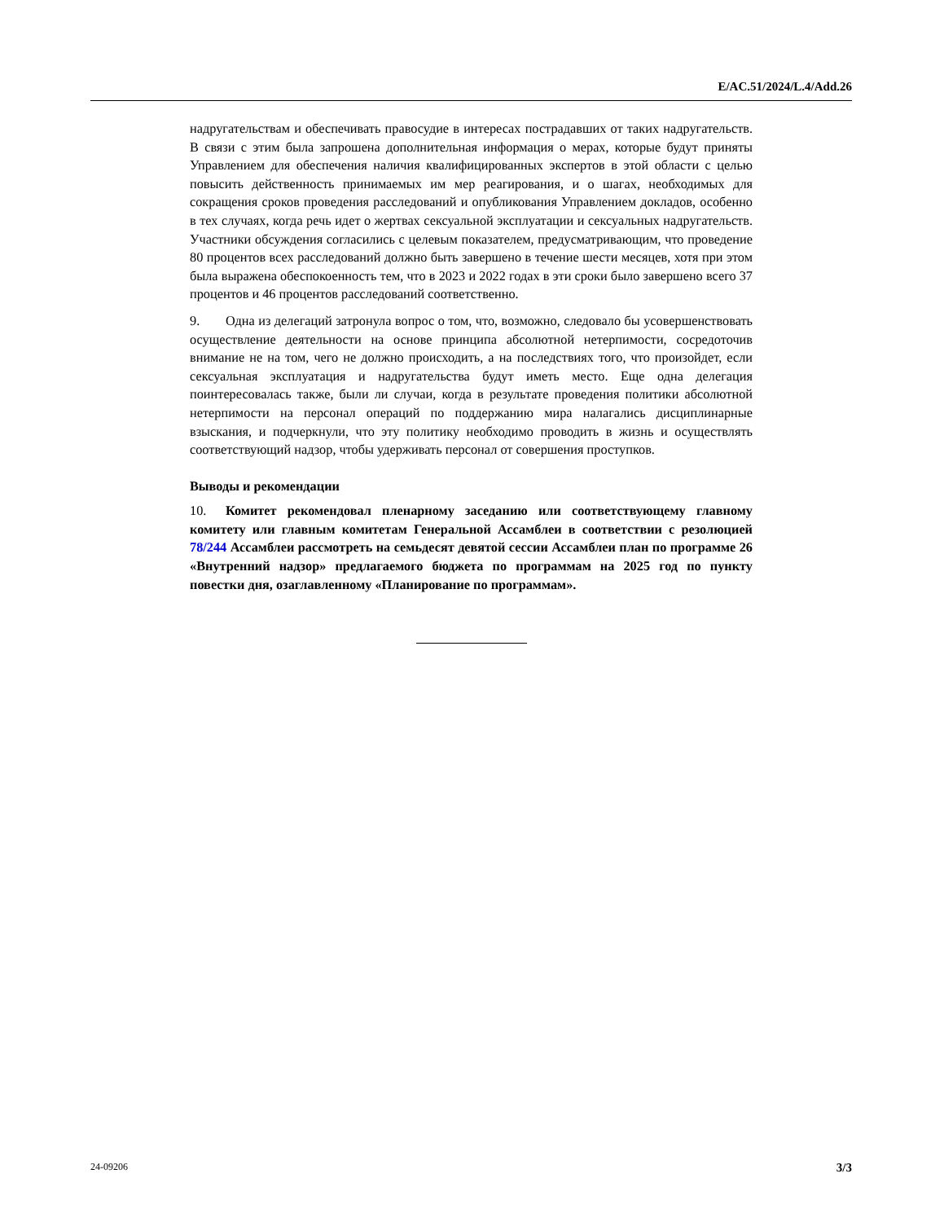E/AC.51/2024/L.4/Add.26
надругательствам и обеспечивать правосудие в интересах пострадавших от таких надругательств. В связи с этим была запрошена дополнительная информация о мерах, которые будут приняты Управлением для обеспечения наличия квалифицированных экспертов в этой области с целью повысить действенность принимаемых им мер реагирования, и о шагах, необходимых для сокращения сроков проведения расследований и опубликования Управлением докладов, особенно в тех случаях, когда речь идет о жертвах сексуальной эксплуатации и сексуальных надругательств. Участники обсуждения согласились с целевым показателем, предусматривающим, что проведение 80 процентов всех расследований должно быть завершено в течение шести месяцев, хотя при этом была выражена обеспокоенность тем, что в 2023 и 2022 годах в эти сроки было завершено всего 37 процентов и 46 процентов расследований соответственно.
9. Одна из делегаций затронула вопрос о том, что, возможно, следовало бы усовершенствовать осуществление деятельности на основе принципа абсолютной нетерпимости, сосредоточив внимание не на том, чего не должно происходить, а на последствиях того, что произойдет, если сексуальная эксплуатация и надругательства будут иметь место. Еще одна делегация поинтересовалась также, были ли случаи, когда в результате проведения политики абсолютной нетерпимости на персонал операций по поддержанию мира налагались дисциплинарные взыскания, и подчеркнули, что эту политику необходимо проводить в жизнь и осуществлять соответствующий надзор, чтобы удерживать персонал от совершения проступков.
Выводы и рекомендации
10. Комитет рекомендовал пленарному заседанию или соответствующему главному комитету или главным комитетам Генеральной Ассамблеи в соответствии с резолюцией 78/244 Ассамблеи рассмотреть на семьдесят девятой сессии Ассамблеи план по программе 26 «Внутренний надзор» предлагаемого бюджета по программам на 2025 год по пункту повестки дня, озаглавленному «Планирование по программам».
24-09206 3/3